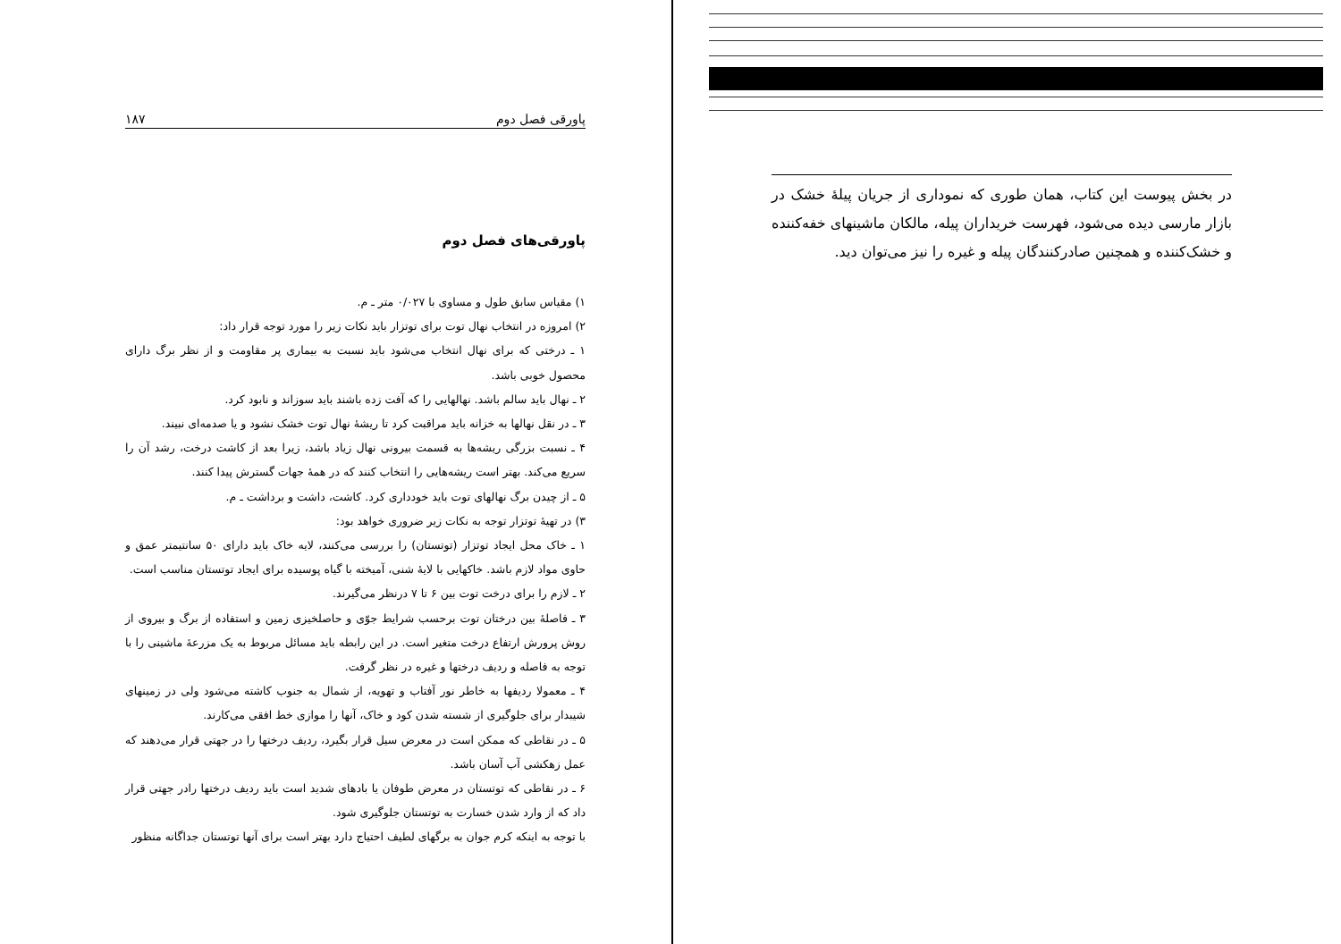در بخش پیوست این کتاب، همان طوری که نموداری از جریان پیلهٔ خشک در بازار مارسی دیده می‌شود، فهرست خریداران پیله، مالکان ماشینهای خفه‌کننده و خشک‌کننده و همچنین صادرکنندگان پیله و غیره را نیز می‌توان دید.
پاورقی فصل دوم ۱۸۷
پاورقی‌های فصل دوم
۱) مقیاس سابق طول و مساوی با ۰/۰۲۷ متر ـ م.
۲) امروزه در انتخاب نهال توت برای توتزار باید نکات زیر را مورد توجه قرار داد:
۱ ـ درختی که برای نهال انتخاب می‌شود باید نسبت به بیماری پر مقاومت و از نظر برگ دارای محصول خوبی باشد.
۲ ـ نهال باید سالم باشد. نهالهایی را که آفت زده باشند باید سوزاند و نابود کرد.
۳ ـ در نقل نهالها به خزانه باید مراقبت کرد تا ریشهٔ نهال توت خشک نشود و یا صدمه‌ای نبیند.
۴ ـ نسبت بزرگی ریشه‌ها به قسمت بیرونی نهال زیاد باشد، زیرا بعد از کاشت درخت، رشد آن را سریع می‌کند. بهتر است ریشه‌هایی را انتخاب کنند که در همهٔ جهات گسترش پیدا کنند.
۵ ـ از چیدن برگ نهالهای توت باید خودداری کرد. کاشت، داشت و برداشت ـ م.
۳) در تهیهٔ توتزار توجه به نکات زیر ضروری خواهد بود:
۱ ـ خاک محل ایجاد توتزار (توتستان) را بررسی می‌کنند، لایه خاک باید دارای ۵۰ سانتیمتر عمق و حاوی مواد لازم باشد. خاکهایی با لایهٔ شنی، آمیخته با گیاه پوسیده برای ایجاد توتستان مناسب است.
۲ ـ لازم را برای درخت توت بین ۶ تا ۷ درنظر می‌گیرند.
۳ ـ فاصلهٔ بین درختان توت برحسب شرایط جوّی و حاصلخیزی زمین و استفاده از برگ و بیروی از روش پرورش ارتفاع درخت متغیر است. در این رابطه باید مسائل مربوط به یک مزرعهٔ ماشینی را با توجه به فاصله و ردیف درختها و غیره در نظر گرفت.
۴ ـ معمولا ردیفها به خاطر نور آفتاب و تهویه، از شمال به جنوب کاشته می‌شود ولی در زمینهای شیبدار برای جلوگیری از شسته شدن کود و خاک، آنها را موازی خط افقی می‌کارند.
۵ ـ در نقاطی که ممکن است در معرض سیل قرار بگیرد، ردیف درختها را در جهتی قرار می‌دهند که عمل زهکشی آب آسان باشد.
۶ ـ در نقاطی که توتستان در معرض طوفان یا بادهای شدید است باید ردیف درختها رادر جهتی قرار داد که از وارد شدن خسارت به توتستان جلوگیری شود.
با توجه به اینکه کرم جوان به برگهای لطیف احتیاج دارد بهتر است برای آنها توتستان جداگانه منظور